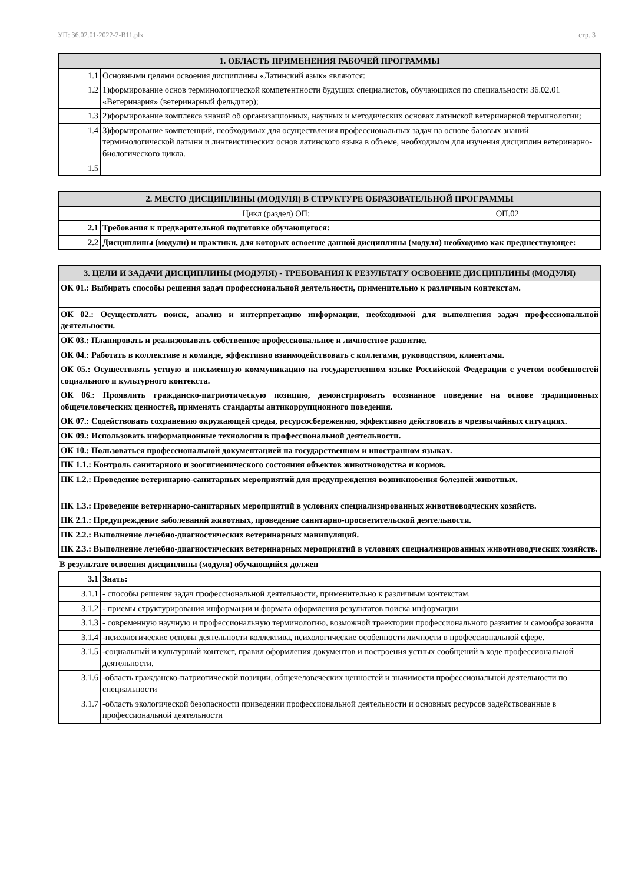УП: 36.02.01-2022-2-В11.plx стр. 3
| 1. ОБЛАСТЬ ПРИМЕНЕНИЯ РАБОЧЕЙ ПРОГРАММЫ | |
| --- | --- |
| 1.1 | Основными целями освоения дисциплины «Латинский язык» являются: |
| 1.2 | 1)формирование основ терминологической компетентности будущих специалистов, обучающихся по специальности 36.02.01 «Ветеринария» (ветеринарный фельдшер); |
| 1.3 | 2)формирование комплекса знаний об организационных, научных и методических основах латинской ветеринарной терминологии; |
| 1.4 | 3)формирование компетенций, необходимых для осуществления профессиональных задач на основе базовых знаний терминологической латыни и лингвистических основ латинского языка в объеме, необходимом для изучения дисциплин ветеринарно-биологического цикла. |
| 1.5 | |
| 2. МЕСТО ДИСЦИПЛИНЫ (МОДУЛЯ) В СТРУКТУРЕ ОБРАЗОВАТЕЛЬНОЙ ПРОГРАММЫ | | |
| --- | --- | --- |
| Цикл (раздел) ОП: | | ОП.02 |
| 2.1 | Требования к предварительной подготовке обучающегося: | |
| 2.2 | Дисциплины (модули) и практики, для которых освоение данной дисциплины (модуля) необходимо как предшествующее: | |
| 3. ЦЕЛИ И ЗАДАЧИ ДИСЦИПЛИНЫ (МОДУЛЯ) - ТРЕБОВАНИЯ К РЕЗУЛЬТАТУ ОСВОЕНИЕ ДИСЦИПЛИНЫ (МОДУЛЯ) |
| --- |
| ОК 01.: Выбирать способы решения задач профессиональной деятельности, применительно к различным контекстам. |
| ОК 02.: Осуществлять поиск, анализ и интерпретацию информации, необходимой для выполнения задач профессиональной деятельности. |
| ОК 03.: Планировать и реализовывать собственное профессиональное и личностное развитие. |
| ОК 04.: Работать в коллективе и команде, эффективно взаимодействовать с коллегами, руководством, клиентами. |
| ОК 05.: Осуществлять устную и письменную коммуникацию на государственном языке Российской Федерации с учетом особенностей социального и культурного контекста. |
| ОК 06.: Проявлять гражданско-патриотическую позицию, демонстрировать осознанное поведение на основе традиционных общечеловеческих ценностей, применять стандарты антикоррупционного поведения. |
| ОК 07.: Содействовать сохранению окружающей среды, ресурсосбережению, эффективно действовать в чрезвычайных ситуациях. |
| ОК 09.: Использовать информационные технологии в профессиональной деятельности. |
| ОК 10.: Пользоваться профессиональной документацией на государственном и иностранном языках. |
| ПК 1.1.: Контроль санитарного и зоогигиенического состояния объектов животноводства и кормов. |
| ПК 1.2.: Проведение ветеринарно-санитарных мероприятий для предупреждения возникновения болезней животных. |
| ПК 1.3.: Проведение ветеринарно-санитарных мероприятий в условиях специализированных животноводческих хозяйств. |
| ПК 2.1.: Предупреждение заболеваний животных, проведение санитарно-просветительской деятельности. |
| ПК 2.2.: Выполнение лечебно-диагностических ветеринарных манипуляций. |
| ПК 2.3.: Выполнение лечебно-диагностических ветеринарных мероприятий в условиях специализированных животноводческих хозяйств. |
В результате освоения дисциплины (модуля) обучающийся должен
| 3.1 | Знать: |
| 3.1.1 | - способы решения задач профессиональной деятельности, применительно к различным контекстам. |
| 3.1.2 | - приемы структурирования информации и формата оформления результатов поиска информации |
| 3.1.3 | - современную научную и профессиональную терминологию, возможной траектории профессионального развития и самообразования |
| 3.1.4 | -психологические основы деятельности коллектива, психологические особенности личности в профессиональной сфере. |
| 3.1.5 | -социальный и культурный контекст, правил оформления документов и построения устных сообщений в ходе профессиональной деятельности. |
| 3.1.6 | -область гражданско-патриотической позиции, общечеловеческих ценностей и значимости профессиональной деятельности по специальности |
| 3.1.7 | -область экологической безопасности приведении профессиональной деятельности и основных ресурсов задействованные в профессиональной деятельности |